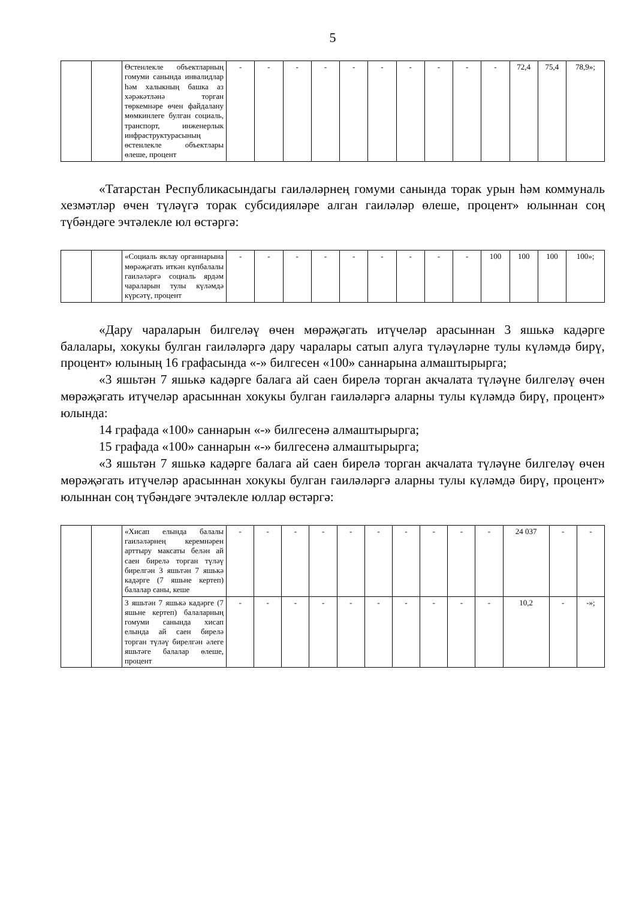5
| | | Өстенлекле объектларның гомуми санында инвалидлар һәм халыкның башка аз хәрәкәтләнә торган төркемнәре өчен файдалану мөмкинлеге булган социаль, транспорт, инженерлык инфраструктурасының өстенлекле объектлары өлеше, процент | - | - | - | - | - | - | - | - | - | - | 72,4 | 75,4 | 78,9»; |
«Татарстан Республикасындагы гаиләләрнең гомуми санында торак урын һәм коммуналь хезмәтләр өчен түләүгә торак субсидияләре алган гаиләләр өлеше, процент» юлыннан соң түбәндәге эчтәлекле юл өстәргә:
| | | «Социаль яклау органнарына мөрәҗәгать иткән күпбалалы гаиләләргә социаль ярдәм чараларын тулы күләмдә күрсәтү, процент | - | - | - | - | - | - | - | - | - | 100 | 100 | 100 | 100»; |
«Дару чараларын билгеләү өчен мөрәҗәгать итүчеләр арасыннан 3 яшькә кадәрге балалары, хокукы булган гаиләләргә дару чаралары сатып алуга түләүләрне тулы күләмдә бирү, процент» юлының 16 графасында «-» билгесен «100» саннарына алмаштырырга;
«3 яшьтән 7 яшькә кадәрге балага ай саен бирелә торган акчалата түләүне билгеләү өчен мөрәҗәгать итүчеләр арасыннан хокукы булган гаиләләргә аларны тулы күләмдә бирү, процент» юлында:
14 графада «100» саннарын «-» билгесенә алмаштырырга;
15 графада «100» саннарын «-» билгесенә алмаштырырга;
«3 яшьтән 7 яшькә кадәрге балага ай саен бирелә торган акчалата түләүне билгеләү өчен мөрәҗәгать итүчеләр арасыннан хокукы булган гаиләләргә аларны тулы күләмдә бирү, процент» юлыннан соң түбәндәге эчтәлекле юллар өстәргә:
| | | «Хисап елында балалы гаиләләрнең керемнәрен арттыру максаты белән ай саен бирелә торган түләү бирелгән 3 яшьтән 7 яшькә кадәрге (7 яшьне кертеп) балалар саны, кеше | - | - | - | - | - | - | - | - | - | - | 24 037 | - | - |
| | | 3 яшьтән 7 яшькә кадәрге (7 яшьне кертеп) балаларның гомуми санында хисап елында ай саен бирелә торган түләү бирелгән әлеге яшьтәге балалар өлеше, процент | - | - | - | - | - | - | - | - | - | - | 10,2 | - | -»; |